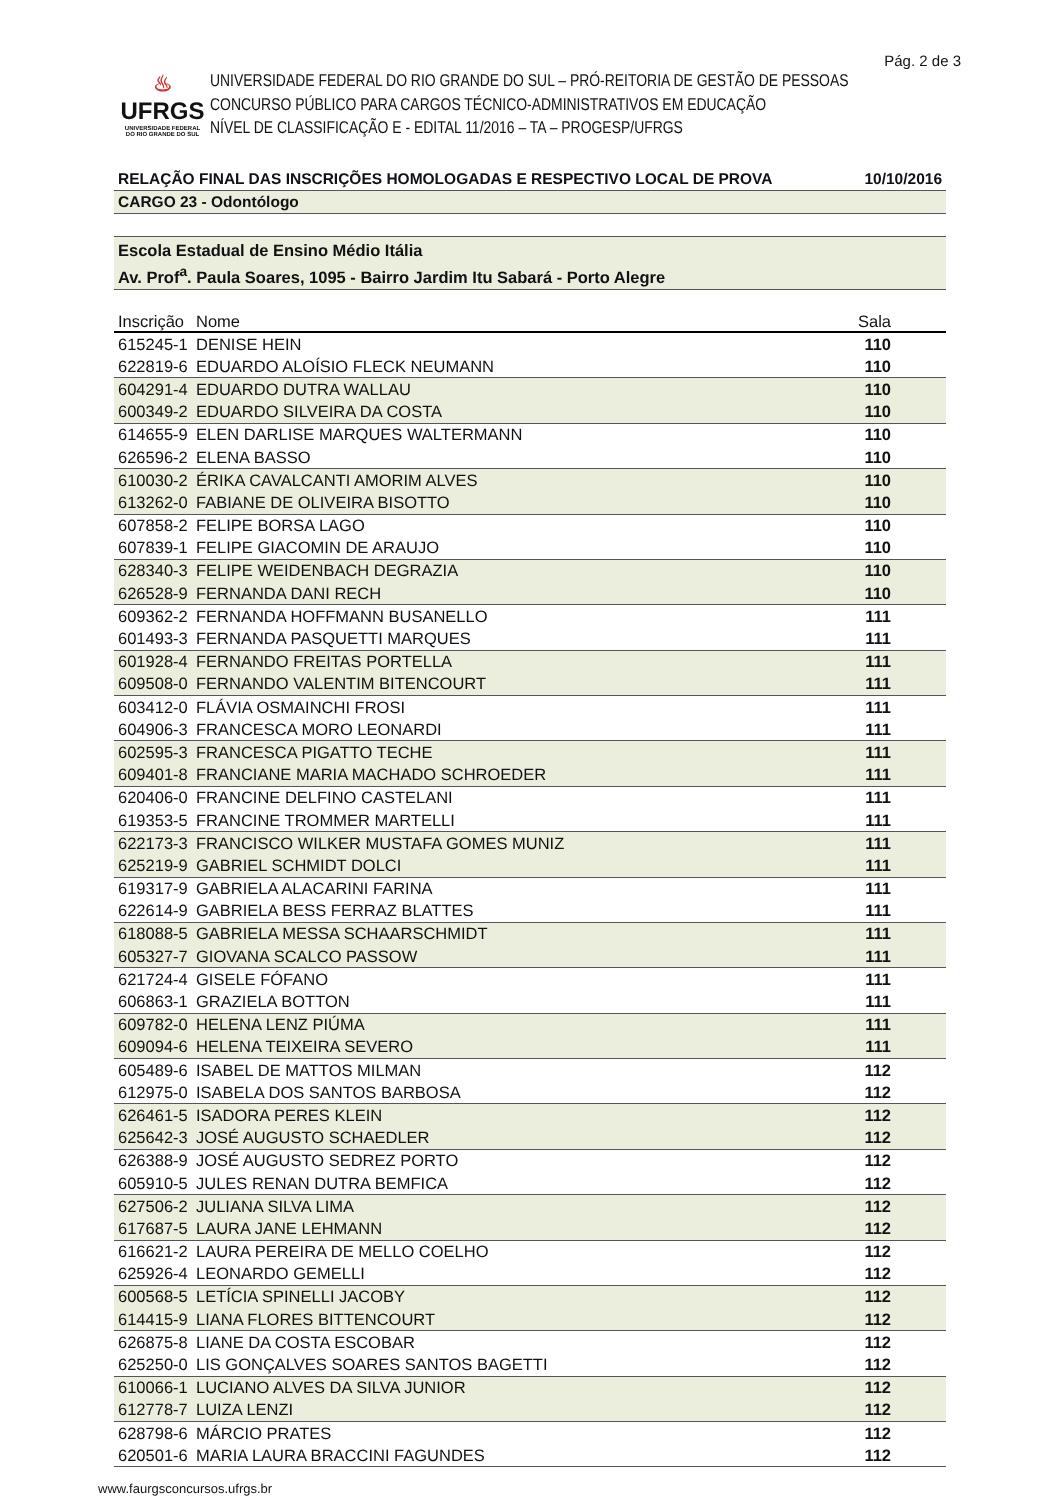Pág. 2 de 3
♨
UFRGS
UNIVERSIDADE FEDERAL
DO RIO GRANDE DO SUL
UNIVERSIDADE FEDERAL DO RIO GRANDE DO SUL – PRÓ-REITORIA DE GESTÃO DE PESSOAS
CONCURSO PÚBLICO PARA CARGOS TÉCNICO-ADMINISTRATIVOS EM EDUCAÇÃO
NÍVEL DE CLASSIFICAÇÃO E - EDITAL 11/2016 – TA – PROGESP/UFRGS
RELAÇÃO FINAL DAS INSCRIÇÕES HOMOLOGADAS E RESPECTIVO LOCAL DE PROVA 10/10/2016
CARGO 23 - Odontólogo
Escola Estadual de Ensino Médio Itália
Av. Prof<sup>a</sup>. Paula Soares, 1095 - Bairro Jardim Itu Sabará - Porto Alegre
| Inscrição | Nome | Sala |
| --- | --- | --- |
| 615245-1 | DENISE HEIN | 110 |
| 622819-6 | EDUARDO ALOÍSIO FLECK NEUMANN | 110 |
| 604291-4 | EDUARDO DUTRA WALLAU | 110 |
| 600349-2 | EDUARDO SILVEIRA DA COSTA | 110 |
| 614655-9 | ELEN DARLISE MARQUES WALTERMANN | 110 |
| 626596-2 | ELENA BASSO | 110 |
| 610030-2 | ÉRIKA CAVALCANTI AMORIM ALVES | 110 |
| 613262-0 | FABIANE DE OLIVEIRA BISOTTO | 110 |
| 607858-2 | FELIPE BORSA LAGO | 110 |
| 607839-1 | FELIPE GIACOMIN DE ARAUJO | 110 |
| 628340-3 | FELIPE WEIDENBACH DEGRAZIA | 110 |
| 626528-9 | FERNANDA DANI RECH | 110 |
| 609362-2 | FERNANDA HOFFMANN BUSANELLO | 111 |
| 601493-3 | FERNANDA PASQUETTI MARQUES | 111 |
| 601928-4 | FERNANDO FREITAS PORTELLA | 111 |
| 609508-0 | FERNANDO VALENTIM BITENCOURT | 111 |
| 603412-0 | FLÁVIA OSMAINCHI FROSI | 111 |
| 604906-3 | FRANCESCA MORO LEONARDI | 111 |
| 602595-3 | FRANCESCA PIGATTO TECHE | 111 |
| 609401-8 | FRANCIANE MARIA MACHADO SCHROEDER | 111 |
| 620406-0 | FRANCINE DELFINO CASTELANI | 111 |
| 619353-5 | FRANCINE TROMMER MARTELLI | 111 |
| 622173-3 | FRANCISCO WILKER MUSTAFA GOMES MUNIZ | 111 |
| 625219-9 | GABRIEL SCHMIDT DOLCI | 111 |
| 619317-9 | GABRIELA ALACARINI FARINA | 111 |
| 622614-9 | GABRIELA BESS FERRAZ BLATTES | 111 |
| 618088-5 | GABRIELA MESSA SCHAARSCHMIDT | 111 |
| 605327-7 | GIOVANA SCALCO PASSOW | 111 |
| 621724-4 | GISELE FÓFANO | 111 |
| 606863-1 | GRAZIELA BOTTON | 111 |
| 609782-0 | HELENA LENZ PIÚMA | 111 |
| 609094-6 | HELENA TEIXEIRA SEVERO | 111 |
| 605489-6 | ISABEL DE MATTOS MILMAN | 112 |
| 612975-0 | ISABELA DOS SANTOS BARBOSA | 112 |
| 626461-5 | ISADORA PERES KLEIN | 112 |
| 625642-3 | JOSÉ AUGUSTO SCHAEDLER | 112 |
| 626388-9 | JOSÉ AUGUSTO SEDREZ PORTO | 112 |
| 605910-5 | JULES RENAN DUTRA BEMFICA | 112 |
| 627506-2 | JULIANA SILVA LIMA | 112 |
| 617687-5 | LAURA JANE LEHMANN | 112 |
| 616621-2 | LAURA PEREIRA DE MELLO COELHO | 112 |
| 625926-4 | LEONARDO GEMELLI | 112 |
| 600568-5 | LETÍCIA SPINELLI JACOBY | 112 |
| 614415-9 | LIANA FLORES BITTENCOURT | 112 |
| 626875-8 | LIANE DA COSTA ESCOBAR | 112 |
| 625250-0 | LIS GONÇALVES SOARES SANTOS BAGETTI | 112 |
| 610066-1 | LUCIANO ALVES DA SILVA JUNIOR | 112 |
| 612778-7 | LUIZA LENZI | 112 |
| 628798-6 | MÁRCIO PRATES | 112 |
| 620501-6 | MARIA LAURA BRACCINI FAGUNDES | 112 |
www.faurgsconcursos.ufrgs.br